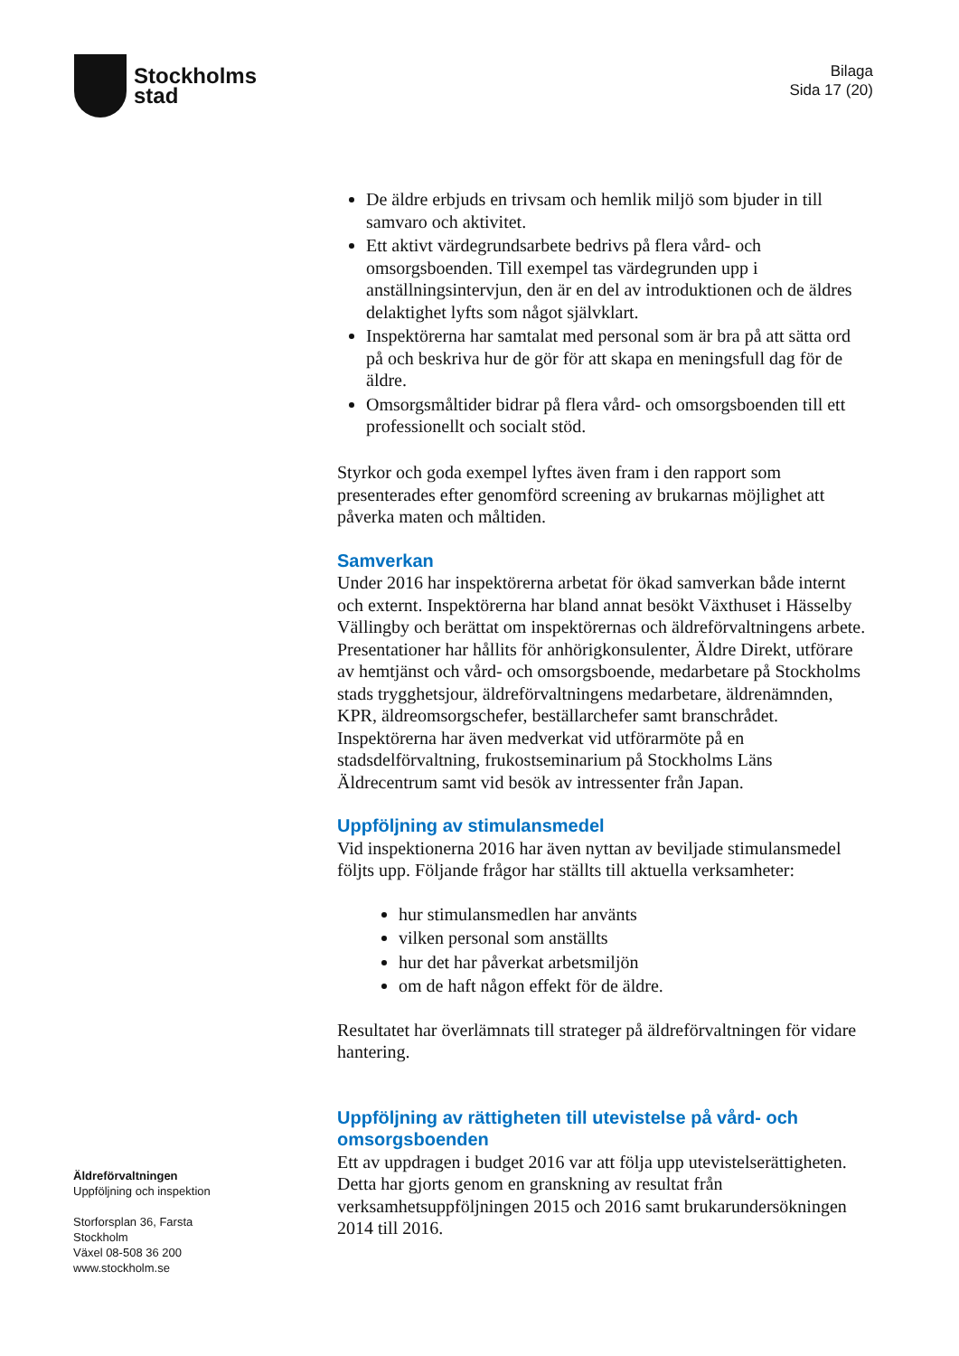Stockholms
stad
Bilaga
Sida 17 (20)
De äldre erbjuds en trivsam och hemlik miljö som bjuder in till samvaro och aktivitet.
Ett aktivt värdegrundsarbete bedrivs på flera vård- och omsorgsboenden. Till exempel tas värdegrunden upp i anställningsintervjun, den är en del av introduktionen och de äldres delaktighet lyfts som något självklart.
Inspektörerna har samtalat med personal som är bra på att sätta ord på och beskriva hur de gör för att skapa en meningsfull dag för de äldre.
Omsorgsmåltider bidrar på flera vård- och omsorgsboenden till ett professionellt och socialt stöd.
Styrkor och goda exempel lyftes även fram i den rapport som presenterades efter genomförd screening av brukarnas möjlighet att påverka maten och måltiden.
Samverkan
Under 2016 har inspektörerna arbetat för ökad samverkan både internt och externt. Inspektörerna har bland annat besökt Växthuset i Hässelby Vällingby och berättat om inspektörernas och äldreförvaltningens arbete. Presentationer har hållits för anhörigkonsulenter, Äldre Direkt, utförare av hemtjänst och vård- och omsorgsboende, medarbetare på Stockholms stads trygghetsjour, äldreförvaltningens medarbetare, äldrenämnden, KPR, äldreomsorgschefer, beställarchefer samt branschrådet. Inspektörerna har även medverkat vid utförarmöte på en stadsdelförvaltning, frukostseminarium på Stockholms Läns Äldrecentrum samt vid besök av intressenter från Japan.
Uppföljning av stimulansmedel
Vid inspektionerna 2016 har även nyttan av beviljade stimulansmedel följts upp. Följande frågor har ställts till aktuella verksamheter:
hur stimulansmedlen har använts
vilken personal som anställts
hur det har påverkat arbetsmiljön
om de haft någon effekt för de äldre.
Resultatet har överlämnats till strateger på äldreförvaltningen för vidare hantering.
Uppföljning av rättigheten till utevistelse på vård- och omsorgsboenden
Ett av uppdragen i budget 2016 var att följa upp utevistelserättigheten. Detta har gjorts genom en granskning av resultat från verksamhetsuppföljningen 2015 och 2016 samt brukarundersökningen 2014 till 2016.
Äldreförvaltningen
Uppföljning och inspektion
Storforsplan 36, Farsta
Stockholm
Växel 08-508 36 200
www.stockholm.se